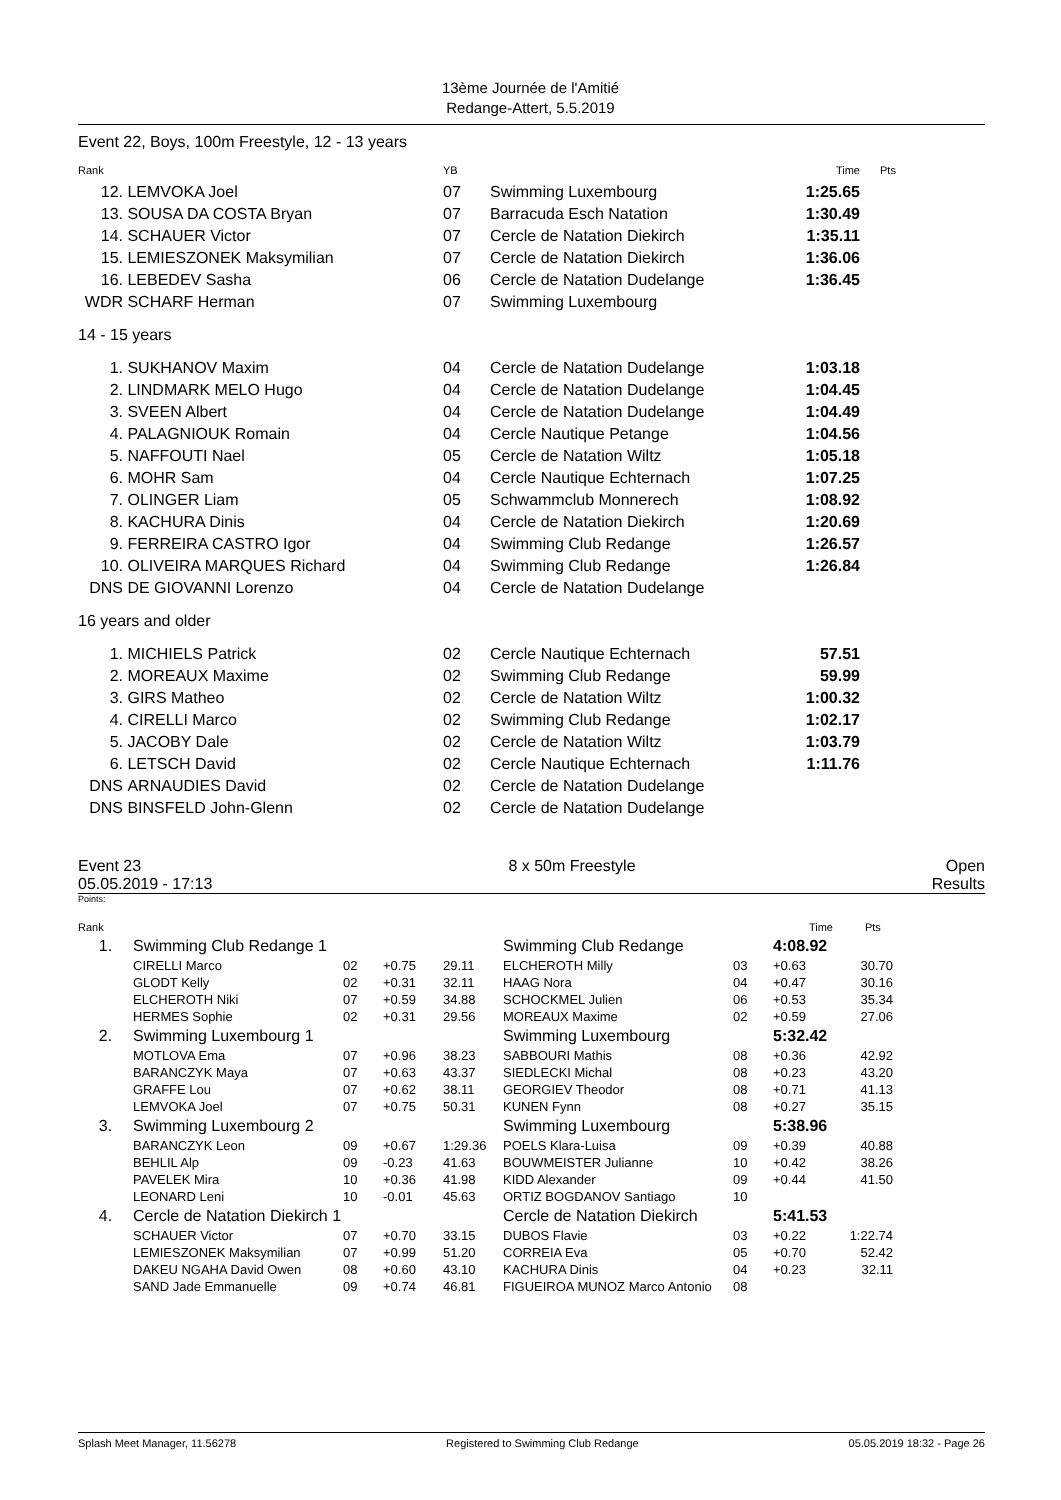13ème Journée de l'Amitié
Redange-Attert, 5.5.2019
Event 22, Boys, 100m Freestyle, 12 - 13 years
| Rank | | YB | | Time | Pts |
| 12. | LEMVOKA Joel | 07 | Swimming Luxembourg | 1:25.65 | |
| 13. | SOUSA DA COSTA Bryan | 07 | Barracuda Esch Natation | 1:30.49 | |
| 14. | SCHAUER Victor | 07 | Cercle de Natation Diekirch | 1:35.11 | |
| 15. | LEMIESZONEK Maksymilian | 07 | Cercle de Natation Diekirch | 1:36.06 | |
| 16. | LEBEDEV Sasha | 06 | Cercle de Natation Dudelange | 1:36.45 | |
| WDR | SCHARF Herman | 07 | Swimming Luxembourg | | |
| 14 - 15 years | | | | | |
| 1. | SUKHANOV Maxim | 04 | Cercle de Natation Dudelange | 1:03.18 | |
| 2. | LINDMARK MELO Hugo | 04 | Cercle de Natation Dudelange | 1:04.45 | |
| 3. | SVEEN Albert | 04 | Cercle de Natation Dudelange | 1:04.49 | |
| 4. | PALAGNIOUK Romain | 04 | Cercle Nautique Petange | 1:04.56 | |
| 5. | NAFFOUTI Nael | 05 | Cercle de Natation Wiltz | 1:05.18 | |
| 6. | MOHR Sam | 04 | Cercle Nautique Echternach | 1:07.25 | |
| 7. | OLINGER Liam | 05 | Schwammclub Monnerech | 1:08.92 | |
| 8. | KACHURA Dinis | 04 | Cercle de Natation Diekirch | 1:20.69 | |
| 9. | FERREIRA CASTRO Igor | 04 | Swimming Club Redange | 1:26.57 | |
| 10. | OLIVEIRA MARQUES Richard | 04 | Swimming Club Redange | 1:26.84 | |
| DNS | DE GIOVANNI Lorenzo | 04 | Cercle de Natation Dudelange | | |
| 16 years and older | | | | | |
| 1. | MICHIELS Patrick | 02 | Cercle Nautique Echternach | 57.51 | |
| 2. | MOREAUX Maxime | 02 | Swimming Club Redange | 59.99 | |
| 3. | GIRS Matheo | 02 | Cercle de Natation Wiltz | 1:00.32 | |
| 4. | CIRELLI Marco | 02 | Swimming Club Redange | 1:02.17 | |
| 5. | JACOBY Dale | 02 | Cercle de Natation Wiltz | 1:03.79 | |
| 6. | LETSCH David | 02 | Cercle Nautique Echternach | 1:11.76 | |
| DNS | ARNAUDIES David | 02 | Cercle de Natation Dudelange | | |
| DNS | BINSFELD John-Glenn | 02 | Cercle de Natation Dudelange | | |
Event 23
05.05.2019 - 17:13
8 x 50m Freestyle Open
Results
Points:
| Rank | | | | | | | Time | Pts |
| 1. | Swimming Club Redange 1 | | | | Swimming Club Redange | | 4:08.92 | |
| | CIRELLI Marco | 02 | +0.75 | 29.11 | ELCHEROTH Milly | 03 | +0.63 | 30.70 |
| | GLODT Kelly | 02 | +0.31 | 32.11 | HAAG Nora | 04 | +0.47 | 30.16 |
| | ELCHEROTH Niki | 07 | +0.59 | 34.88 | SCHOCKMEL Julien | 06 | +0.53 | 35.34 |
| | HERMES Sophie | 02 | +0.31 | 29.56 | MOREAUX Maxime | 02 | +0.59 | 27.06 |
| 2. | Swimming Luxembourg 1 | | | | Swimming Luxembourg | | 5:32.42 | |
| | MOTLOVA Ema | 07 | +0.96 | 38.23 | SABBOURI Mathis | 08 | +0.36 | 42.92 |
| | BARANCZYK Maya | 07 | +0.63 | 43.37 | SIEDLECKI Michal | 08 | +0.23 | 43.20 |
| | GRAFFE Lou | 07 | +0.62 | 38.11 | GEORGIEV Theodor | 08 | +0.71 | 41.13 |
| | LEMVOKA Joel | 07 | +0.75 | 50.31 | KUNEN Fynn | 08 | +0.27 | 35.15 |
| 3. | Swimming Luxembourg 2 | | | | Swimming Luxembourg | | 5:38.96 | |
| | BARANCZYK Leon | 09 | +0.67 | 1:29.36 | POELS Klara-Luisa | 09 | +0.39 | 40.88 |
| | BEHLIL Alp | 09 | -0.23 | 41.63 | BOUWMEISTER Julianne | 10 | +0.42 | 38.26 |
| | PAVELEK Mira | 10 | +0.36 | 41.98 | KIDD Alexander | 09 | +0.44 | 41.50 |
| | LEONARD Leni | 10 | -0.01 | 45.63 | ORTIZ BOGDANOV Santiago | 10 | | |
| 4. | Cercle de Natation Diekirch 1 | | | | Cercle de Natation Diekirch | | 5:41.53 | |
| | SCHAUER Victor | 07 | +0.70 | 33.15 | DUBOS Flavie | 03 | +0.22 | 1:22.74 |
| | LEMIESZONEK Maksymilian | 07 | +0.99 | 51.20 | CORREIA Eva | 05 | +0.70 | 52.42 |
| | DAKEU NGAHA David Owen | 08 | +0.60 | 43.10 | KACHURA Dinis | 04 | +0.23 | 32.11 |
| | SAND Jade Emmanuelle | 09 | +0.74 | 46.81 | FIGUEIROA MUNOZ Marco Antonio | 08 | | |
Splash Meet Manager, 11.56278 Registered to Swimming Club Redange 05.05.2019 18:32 - Page 26